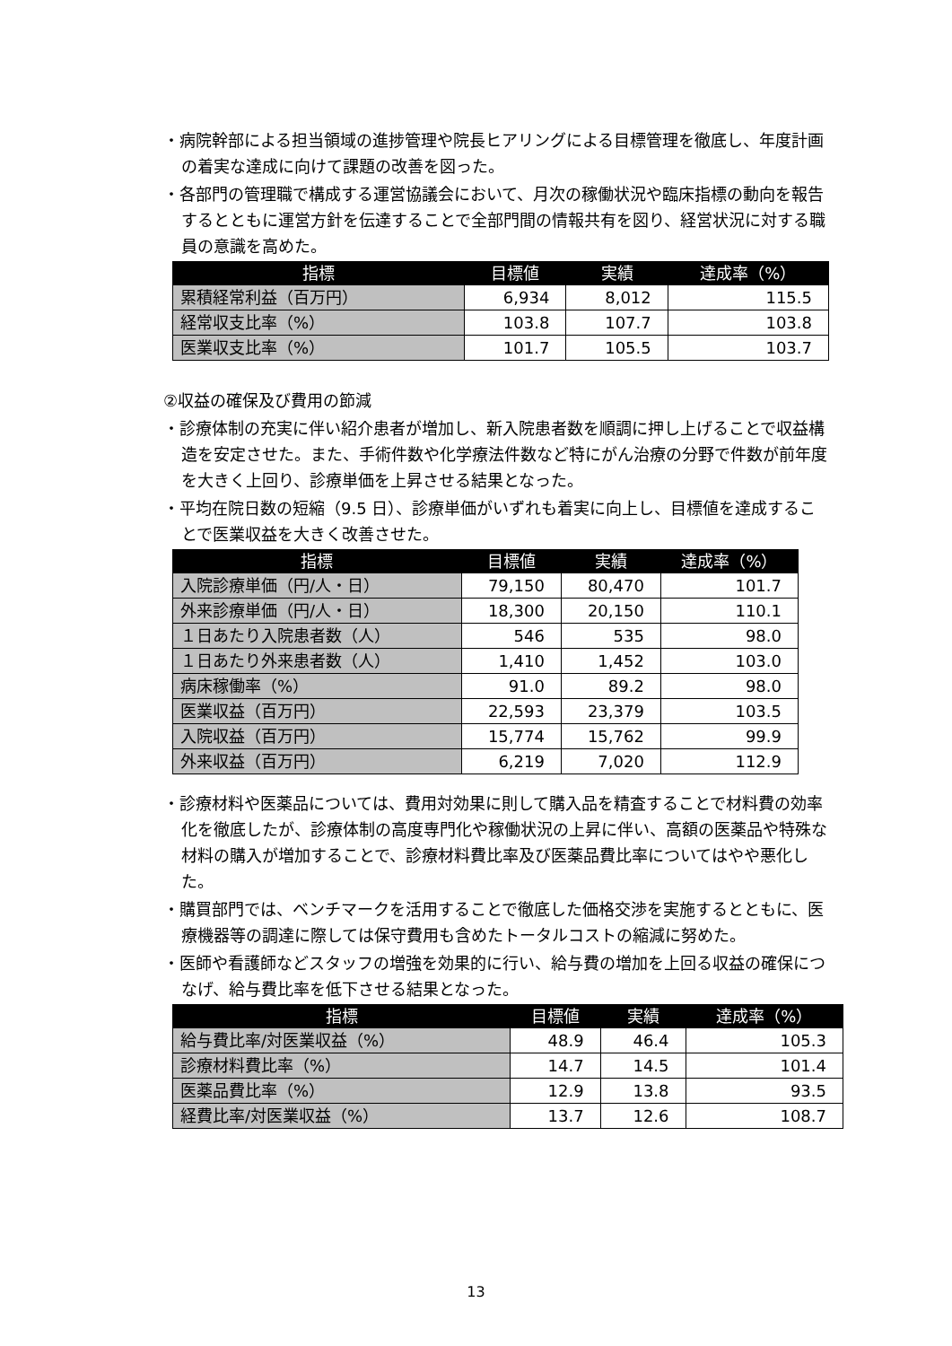・病院幹部による担当領域の進捗管理や院長ヒアリングによる目標管理を徹底し、年度計画の着実な達成に向けて課題の改善を図った。
・各部門の管理職で構成する運営協議会において、月次の稼働状況や臨床指標の動向を報告するとともに運営方針を伝達することで全部門間の情報共有を図り、経営状況に対する職員の意識を高めた。
| 指標 | 目標値 | 実績 | 達成率（%） |
| --- | --- | --- | --- |
| 累積経常利益（百万円） | 6,934 | 8,012 | 115.5 |
| 経常収支比率（%） | 103.8 | 107.7 | 103.8 |
| 医業収支比率（%） | 101.7 | 105.5 | 103.7 |
②収益の確保及び費用の節減
・診療体制の充実に伴い紹介患者が増加し、新入院患者数を順調に押し上げることで収益構造を安定させた。また、手術件数や化学療法件数など特にがん治療の分野で件数が前年度を大きく上回り、診療単価を上昇させる結果となった。
・平均在院日数の短縮（9.5 日）、診療単価がいずれも着実に向上し、目標値を達成することで医業収益を大きく改善させた。
| 指標 | 目標値 | 実績 | 達成率（%） |
| --- | --- | --- | --- |
| 入院診療単価（円/人・日） | 79,150 | 80,470 | 101.7 |
| 外来診療単価（円/人・日） | 18,300 | 20,150 | 110.1 |
| １日あたり入院患者数（人） | 546 | 535 | 98.0 |
| １日あたり外来患者数（人） | 1,410 | 1,452 | 103.0 |
| 病床稼働率（%） | 91.0 | 89.2 | 98.0 |
| 医業収益（百万円） | 22,593 | 23,379 | 103.5 |
| 入院収益（百万円） | 15,774 | 15,762 | 99.9 |
| 外来収益（百万円） | 6,219 | 7,020 | 112.9 |
・診療材料や医薬品については、費用対効果に則して購入品を精査することで材料費の効率化を徹底したが、診療体制の高度専門化や稼働状況の上昇に伴い、高額の医薬品や特殊な材料の購入が増加することで、診療材料費比率及び医薬品費比率についてはやや悪化した。
・購買部門では、ベンチマークを活用することで徹底した価格交渉を実施するとともに、医療機器等の調達に際しては保守費用も含めたトータルコストの縮減に努めた。
・医師や看護師などスタッフの増強を効果的に行い、給与費の増加を上回る収益の確保につなげ、給与費比率を低下させる結果となった。
| 指標 | 目標値 | 実績 | 達成率（%） |
| --- | --- | --- | --- |
| 給与費比率/対医業収益（%） | 48.9 | 46.4 | 105.3 |
| 診療材料費比率（%） | 14.7 | 14.5 | 101.4 |
| 医薬品費比率（%） | 12.9 | 13.8 | 93.5 |
| 経費比率/対医業収益（%） | 13.7 | 12.6 | 108.7 |
13